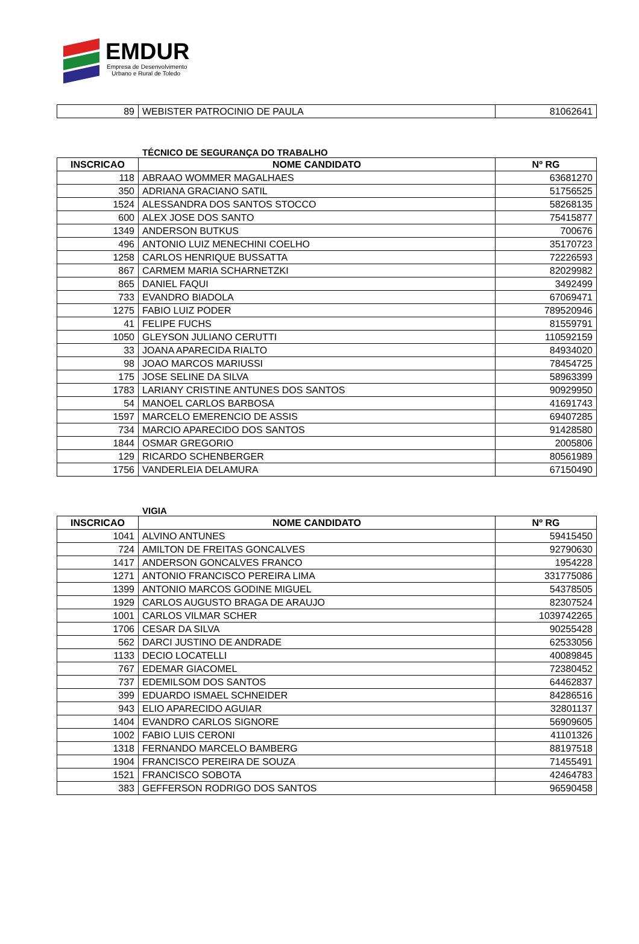EMDUR
Empresa de Desenvolvimento
Urbano e Rural de Toledo
| 89 | WEBISTER PATROCINIO DE PAULA | 81062641 |
TÉCNICO DE SEGURANÇA DO TRABALHO
| INSCRICAO | NOME CANDIDATO | Nº RG |
| --- | --- | --- |
| 118 | ABRAAO WOMMER MAGALHAES | 63681270 |
| 350 | ADRIANA GRACIANO SATIL | 51756525 |
| 1524 | ALESSANDRA DOS SANTOS STOCCO | 58268135 |
| 600 | ALEX JOSE DOS SANTO | 75415877 |
| 1349 | ANDERSON BUTKUS | 700676 |
| 496 | ANTONIO LUIZ MENECHINI COELHO | 35170723 |
| 1258 | CARLOS HENRIQUE BUSSATTA | 72226593 |
| 867 | CARMEM MARIA SCHARNETZKI | 82029982 |
| 865 | DANIEL FAQUI | 3492499 |
| 733 | EVANDRO BIADOLA | 67069471 |
| 1275 | FABIO LUIZ PODER | 789520946 |
| 41 | FELIPE FUCHS | 81559791 |
| 1050 | GLEYSON JULIANO CERUTTI | 110592159 |
| 33 | JOANA APARECIDA RIALTO | 84934020 |
| 98 | JOAO MARCOS MARIUSSI | 78454725 |
| 175 | JOSE SELINE DA SILVA | 58963399 |
| 1783 | LARIANY CRISTINE ANTUNES DOS SANTOS | 90929950 |
| 54 | MANOEL CARLOS BARBOSA | 41691743 |
| 1597 | MARCELO EMERENCIO DE ASSIS | 69407285 |
| 734 | MARCIO APARECIDO DOS SANTOS | 91428580 |
| 1844 | OSMAR GREGORIO | 2005806 |
| 129 | RICARDO SCHENBERGER | 80561989 |
| 1756 | VANDERLEIA DELAMURA | 67150490 |
VIGIA
| INSCRICAO | NOME CANDIDATO | Nº RG |
| --- | --- | --- |
| 1041 | ALVINO ANTUNES | 59415450 |
| 724 | AMILTON DE FREITAS GONCALVES | 92790630 |
| 1417 | ANDERSON GONCALVES FRANCO | 1954228 |
| 1271 | ANTONIO FRANCISCO PEREIRA LIMA | 331775086 |
| 1399 | ANTONIO MARCOS GODINE MIGUEL | 54378505 |
| 1929 | CARLOS AUGUSTO BRAGA DE ARAUJO | 82307524 |
| 1001 | CARLOS VILMAR SCHER | 1039742265 |
| 1706 | CESAR DA SILVA | 90255428 |
| 562 | DARCI JUSTINO DE ANDRADE | 62533056 |
| 1133 | DECIO LOCATELLI | 40089845 |
| 767 | EDEMAR GIACOMEL | 72380452 |
| 737 | EDEMILSOM DOS SANTOS | 64462837 |
| 399 | EDUARDO ISMAEL SCHNEIDER | 84286516 |
| 943 | ELIO APARECIDO AGUIAR | 32801137 |
| 1404 | EVANDRO CARLOS SIGNORE | 56909605 |
| 1002 | FABIO LUIS CERONI | 41101326 |
| 1318 | FERNANDO MARCELO BAMBERG | 88197518 |
| 1904 | FRANCISCO PEREIRA DE SOUZA | 71455491 |
| 1521 | FRANCISCO SOBOTA | 42464783 |
| 383 | GEFFERSON RODRIGO DOS SANTOS | 96590458 |